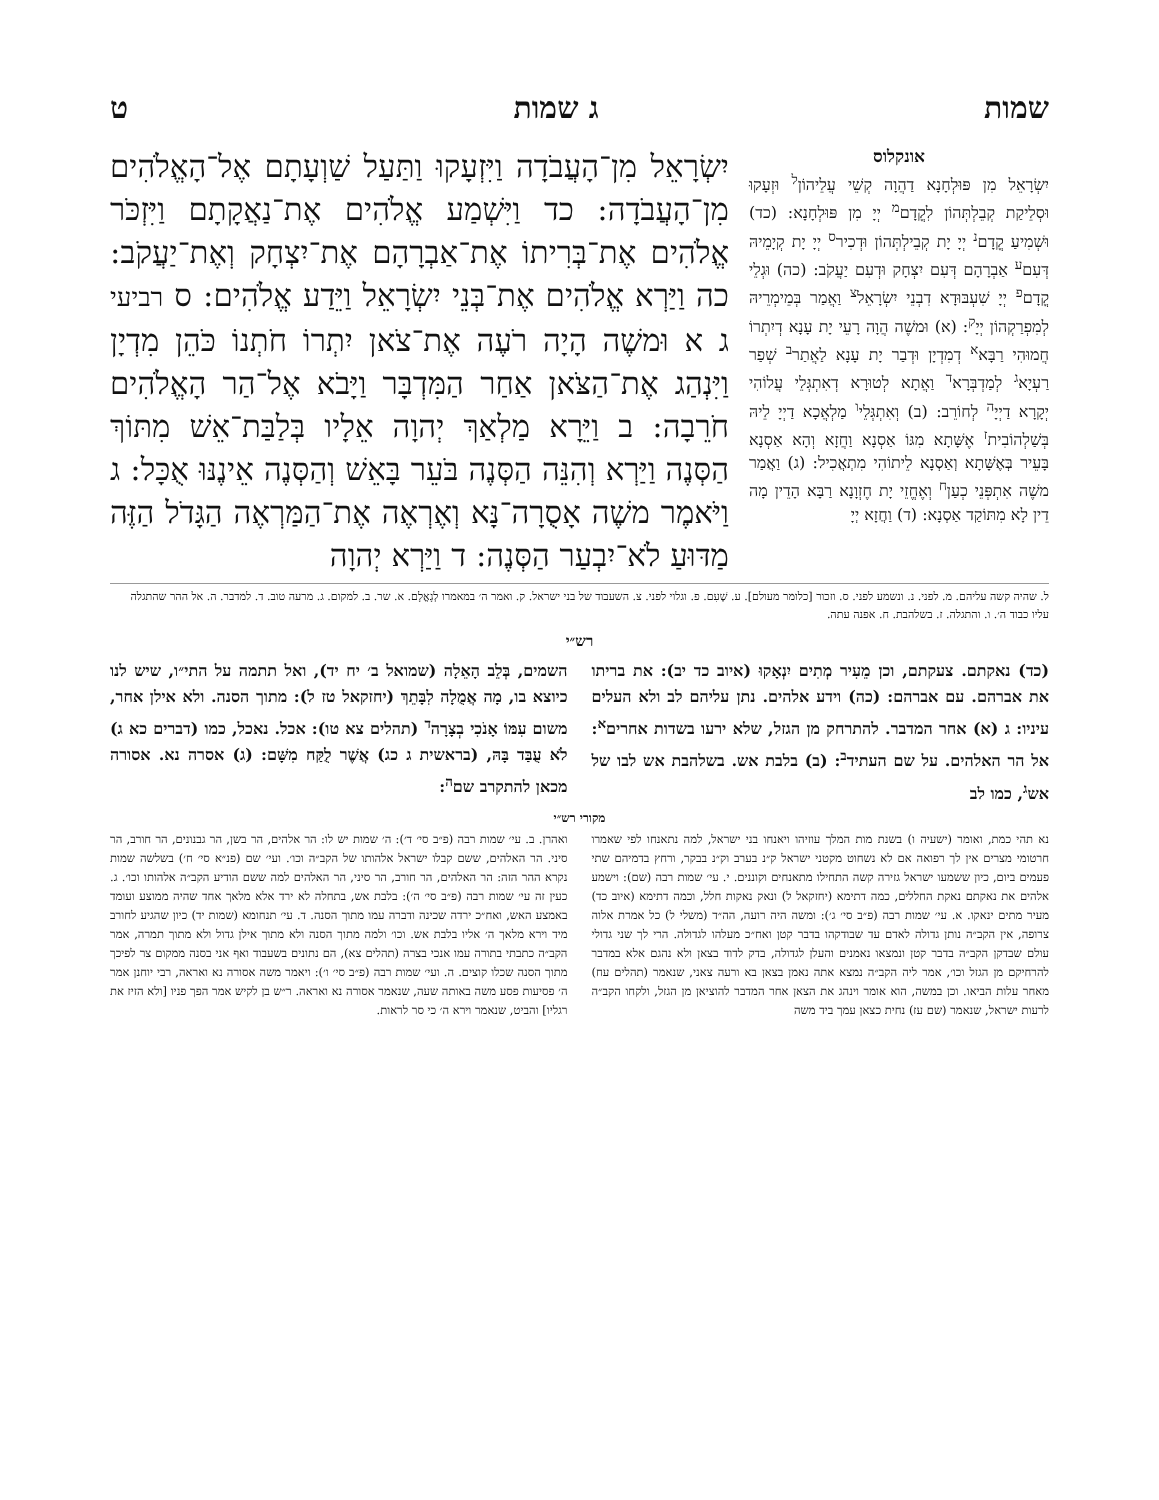שמות ג שמות ט
אונקלוס
יִשְׂרָאֵל מִן פּוּלְחָנָא דַהֲוָה קְשֵׁי עֲלֵיהוֹן<sup>ל</sup> וּזְעָקוּ וּסְלֵיקַת קְבֵלְתְּהוֹן לִקֳדָם<sup>מ</sup> יְיָ מִן פּוּלְחָנָא: (כד) וּשְׁמִיעַ קֳדָם<sup>נ</sup> יְיָ יָת קְבֵילְתְּהוֹן וּדְכִיר<sup>ס</sup> יְיָ יָת קְיָמֵיהּ דְּעִם<sup>ע</sup> אַבְרָהָם דְּעִם יִצְחָק וּדְעִם יַעֲקֹב: (כה) וּגְלֵי קֳדָם<sup>פ</sup> יְיָ שִׁעְבּוּדָא דִבְנֵי יִשְׂרָאֵל<sup>צ</sup> וַאֲמַר בְּמֵימְרֵיהּ לְמִפְרַקְהוֹן יְיָ<sup>ק</sup>: (א) וּמשֶׁה הֲוָה רָעֵי יָת עָנָא דְיִתְרוֹ חֲמוּהִי רַבָּא<sup>א</sup> דְמִדְיָן וּדְבַר יָת עָנָא לַאֲתַר<sup>ב</sup> שְׁפַר רַעְיָא<sup>ג</sup> לְמַדְבְּרָא<sup>ד</sup> וַאֲתָא לְטוּרָא דְאִתְגְּלֵי עֲלוֹהִי יְקָרָא דַיְיָ<sup>ה</sup> לְחוֹרֵב: (ב) וְאִתְגְּלֵי<sup>ו</sup> מַלְאֲכָא דַיְיָ לֵיהּ בְּשַׁלְהוֹבִית<sup>ז</sup> אֶשָּׁתָא מִגּוֹ אַסְנָא וַחֲזָא וְהָא אַסְנָא בָּעֵיר בְּאֶשָּׁתָא וְאַסְנָא לֵיתוֹהִי מִתְאֲכִיל: (ג) וַאֲמַר משֶׁה אִתְפְּנֵי כְעַן<sup>ח</sup> וְאֶחֱזֵי יָת חֶזְוָנָא רַבָּא הָדֵין מָה דֵין לָא מִתּוֹקַד אַסְנָא: (ד) וַחֲזָא יְיָ
יִשְׂרָאֵל מִן־הָעֲבֹדָה וַיִּזְעָקוּ וַתַּעַל שַׁוְעָתָם אֶל־הָאֱלֹהִים מִן־הָעֲבֹדָה: כד וַיִּשְׁמַע אֱלֹהִים אֶת־נַאֲקָתָם וַיִּזְכֹּר אֱלֹהִים אֶת־בְּרִיתוֹ אֶת־אַבְרָהָם אֶת־יִצְחָק וְאֶת־יַעֲקֹב: כה וַיַּרְא אֱלֹהִים אֶת־בְּנֵי יִשְׂרָאֵל וַיֵּדַע אֱלֹהִים: ס רביעי ג א וּמשֶׁה הָיָה רֹעֶה אֶת־צֹאן יִתְרוֹ חֹתְנוֹ כֹּהֵן מִדְיָן וַיִּנְהַג אֶת־הַצֹּאן אַחַר הַמִּדְבָּר וַיָּבֹא אֶל־הַר הָאֱלֹהִים חֹרֵבָה: ב וַיֵּרָא מַלְאַךְ יְהוָה אֵלָיו בְּלַבַּת־אֵשׁ מִתּוֹךְ הַסְּנֶה וַיַּרְא וְהִנֵּה הַסְּנֶה בֹּעֵר בָּאֵשׁ וְהַסְּנֶה אֵינֶנּוּ אֻכָּל: ג וַיֹּאמֶר משֶׁה אָסֻרָה־נָּא וְאֶרְאֶה אֶת־הַמַּרְאֶה הַגָּדֹל הַזֶּה מַדּוּעַ לֹא־יִבְעַר הַסְּנֶה: ד וַיַּרְא יְהוָה
ל. שהיה קשה עליהם. מ. לפני. נ. ונשמע לפני. ס. וזכור [כלומר מעולם]. ע. שֶׁעִם. פ. וגלוי לפני. צ. השעבוד של בני ישראל. ק. ואמר ה׳ במאמרו לְגָאֳלָם. א. שר. ב. למקום. ג. מרעה טוב. ד. למדבר. ה. אל ההר שהתגלה עליו כבוד ה׳. ו. והתגלה. ז. בשלהבת. ח. אפנה עתה.
רש״י
(כד) נאקתם. צעקתם, וכן מֵעִיר מְתִים יִנְאָקוּ (איוב כד יב): את בריתו את אברהם. עם אברהם: (כה) וידע אלהים. נתן עליהם לב ולא העלים עיניו: ג (א) אחר המדבר. להתרחק מן הגזל, שלא ירעו בשדות אחרים<sup>א</sup>: אל הר האלהים. על שם העתיד<sup>ב</sup>: (ב) בלבת אש. בשלהבת אש לבו של אש<sup>ג</sup>, כמו לב
השמים, בְּלֵב הָאֵלָה (שמואל ב׳ יח יד), ואל תתמה על התי״ו, שיש לנו כיוצא בו, מָה אֲמֻלָה לִבָּתֵךְ (יחזקאל טז ל): מתוך הסנה. ולא אילן אחר, משום עִמּוֹ אָנֹכִי בְצָרָה<sup>ד</sup> (תהלים צא טו): אכל. נאכל, כמו (דברים כא ג) לֹא עֻבַּד בָּהּ, (בראשית ג כג) אֲשֶׁר לֻקַּח מִשָּׁם: (ג) אסרה נא. אסורה מכאן להתקרב שם<sup>ה</sup>:
מקורי רש״י
נא תהי כמת, ואומר (ישעיה ו) בשנת מות המלך עוזיהו ויאנחו בני ישראל, למה נתאנחו לפי שאמרו חרטומי מצרים אין לך רפואה אם לא נשחוט מקטני ישראל ק״נ בערב וק״נ בבקר, ורחץ בדמיהם שתי פעמים ביום, כיון ששמעו ישראל גזירה קשה התחילו מתאנחים וקוננים. י. עי׳ שמות רבה (שם): וישמע אלהים את נאקתם נאקת החללים, כמה דתימא (יחזקאל ל) ונאק נאקות חלל, וכמה דתימא (איוב כד) מעיר מתים ינאקו. א. עי׳ שמות רבה (פ״ב סי׳ ג׳): ומשה היה רועה, הה״ד (משלי ל) כל אמרת אלוה צרופה, אין הקב״ה נותן גדולה לאדם עד שבודקהו בדבר קטן ואח״כ מעלהו לגדולה. הרי לך שני גדולי עולם שבדקן הקב״ה בדבר קטן ונמצאו נאמנים והעלן לגדולה, בדק לדוד בצאן ולא נהגם אלא במדבר להרחיקם מן הגזל וכו׳, אמר ליה הקב״ה נמצא אתה נאמן בצאן בא ורעה צאני, שנאמר (תהלים עח) מאחר עלות הביאו. וכן במשה, הוא אומר וינהג את הצאן אחר המדבר להוציאן מן הגזל, ולקחו הקב״ה לרעות ישראל, שנאמר (שם עז) נחית כצאן עמך ביד משה
ואהרן. ב. עי׳ שמות רבה (פ״ב סי׳ ד׳): ה׳ שמות יש לו: הר אלהים, הר בשן, הר גבנונים, הר חורב, הר סיני. הר האלהים, ששם קבלו ישראל אלהותו של הקב״ה וכו׳. ועי׳ שם (פנ״א סי׳ ח׳) בשלשה שמות נקרא ההר הזה: הר האלהים, הר חורב, הר סיני, הר האלהים למה ששם הודיע הקב״ה אלהותו וכו׳. ג. כעין זה עי׳ שמות רבה (פ״ב סי׳ ה׳): בלבת אש, בתחלה לא ירד אלא מלאך אחד שהיה ממוצע ועומד באמצע האש, ואח״כ ירדה שכינה ודברה עמו מתוך הסנה. ד. עי׳ תנחומא (שמות יד) כיון שהגיע לחורב מיד וירא מלאך ה׳ אליו בלבת אש. וכו׳ ולמה מתוך הסנה ולא מתוך אילן גדול ולא מתוך תמרה, אמר הקב״ה כתבתי בתורה עמו אנכי בצרה (תהלים צא), הם נתונים בשעבוד ואף אני בסנה ממקום צר לפיכך מתוך הסנה שכלו קוצים. ה. ועי׳ שמות רבה (פ״ב סי׳ ו׳): ויאמר משה אסורה נא ואראה, רבי יוחנן אמר ה׳ פסיעות פסע משה באותה שעה, שנאמר אסורה נא ואראה. ר״ש בן לקיש אמר הפך פניו [ולא הזיז את רגליו] והביט, שנאמר וירא ה׳ כי סר לראות.